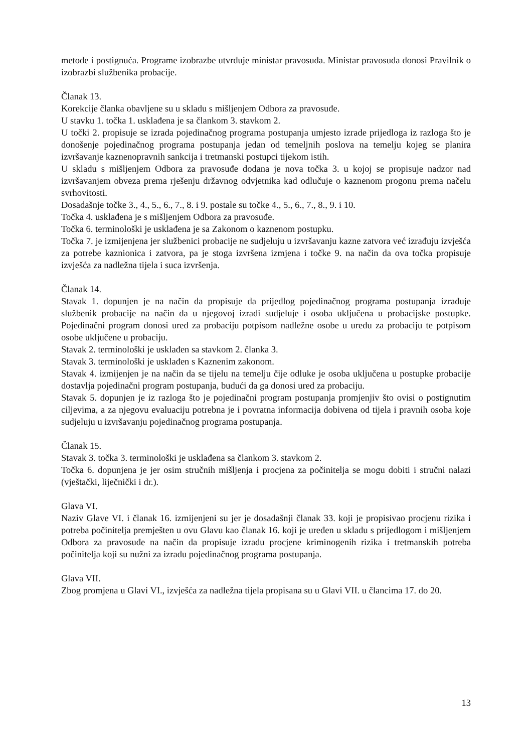metode i postignuća. Programe izobrazbe utvrđuje ministar pravosuđa. Ministar pravosuđa donosi Pravilnik o izobrazbi službenika probacije.
Članak 13.
Korekcije članka obavljene su u skladu s mišljenjem Odbora za pravosuđe.
U stavku 1. točka 1. usklađena je sa člankom 3. stavkom 2.
U točki 2. propisuje se izrada pojedinačnog programa postupanja umjesto izrade prijedloga iz razloga što je donošenje pojedinačnog programa postupanja jedan od temeljnih poslova na temelju kojeg se planira izvršavanje kaznenopravnih sankcija i tretmanski postupci tijekom istih.
U skladu s mišljenjem Odbora za pravosuđe dodana je nova točka 3. u kojoj se propisuje nadzor nad izvršavanjem obveza prema rješenju državnog odvjetnika kad odlučuje o kaznenom progonu prema načelu svrhovitosti.
Dosadašnje točke 3., 4., 5., 6., 7., 8. i 9. postale su točke 4., 5., 6., 7., 8., 9. i 10.
Točka 4. usklađena je s mišljenjem Odbora za pravosuđe.
Točka 6. terminološki je usklađena je sa Zakonom o kaznenom postupku.
Točka 7. je izmijenjena jer službenici probacije ne sudjeluju u izvršavanju kazne zatvora već izrađuju izvješća za potrebe kaznionica i zatvora, pa je stoga izvršena izmjena i točke 9. na način da ova točka propisuje izvješća za nadležna tijela i suca izvršenja.
Članak 14.
Stavak 1. dopunjen je na način da propisuje da prijedlog pojedinačnog programa postupanja izrađuje službenik probacije na način da u njegovoj izradi sudjeluje i osoba uključena u probacijske postupke. Pojedinačni program donosi ured za probaciju potpisom nadležne osobe u uredu za probaciju te potpisom osobe uključene u probaciju.
Stavak 2. terminološki je usklađen sa stavkom 2. članka 3.
Stavak 3. terminološki je usklađen s Kaznenim zakonom.
Stavak 4. izmijenjen je na način da se tijelu na temelju čije odluke je osoba uključena u postupke probacije dostavlja pojedinačni program postupanja, budući da ga donosi ured za probaciju.
Stavak 5. dopunjen je iz razloga što je pojedinačni program postupanja promjenjiv što ovisi o postignutim ciljevima, a za njegovu evaluaciju potrebna je i povratna informacija dobivena od tijela i pravnih osoba koje sudjeluju u izvršavanju pojedinačnog programa postupanja.
Članak 15.
Stavak 3. točka 3. terminološki je usklađena sa člankom 3. stavkom 2.
Točka 6. dopunjena je jer osim stručnih mišljenja i procjena za počinitelja se mogu dobiti i stručni nalazi (vještački, liječnički i dr.).
Glava VI.
Naziv Glave VI. i članak 16. izmijenjeni su jer je dosadašnji članak 33. koji je propisivao procjenu rizika i potreba počinitelja premješten u ovu Glavu kao članak 16. koji je uređen u skladu s prijedlogom i mišljenjem Odbora za pravosuđe na način da propisuje izradu procjene kriminogenih rizika i tretmanskih potreba počinitelja koji su nužni za izradu pojedinačnog programa postupanja.
Glava VII.
Zbog promjena u Glavi VI., izvješća za nadležna tijela propisana su u Glavi VII. u člancima 17. do 20.
13